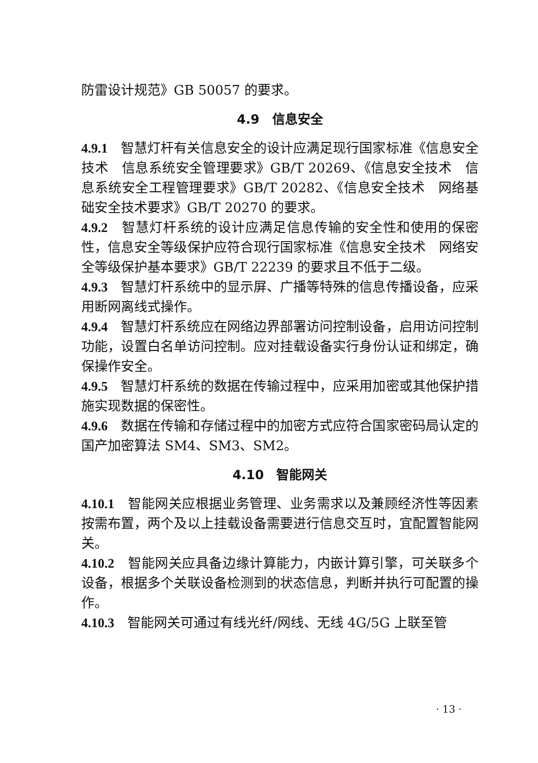防雷设计规范》GB 50057 的要求。
4.9　信息安全
4.9.1　智慧灯杆有关信息安全的设计应满足现行国家标准《信息安全技术　信息系统安全管理要求》GB/T 20269、《信息安全技术　信息系统安全工程管理要求》GB/T 20282、《信息安全技术　网络基础安全技术要求》GB/T 20270 的要求。
4.9.2　智慧灯杆系统的设计应满足信息传输的安全性和使用的保密性，信息安全等级保护应符合现行国家标准《信息安全技术　网络安全等级保护基本要求》GB/T 22239 的要求且不低于二级。
4.9.3　智慧灯杆系统中的显示屏、广播等特殊的信息传播设备，应采用断网离线式操作。
4.9.4　智慧灯杆系统应在网络边界部署访问控制设备，启用访问控制功能，设置白名单访问控制。应对挂载设备实行身份认证和绑定，确保操作安全。
4.9.5　智慧灯杆系统的数据在传输过程中，应采用加密或其他保护措施实现数据的保密性。
4.9.6　数据在传输和存储过程中的加密方式应符合国家密码局认定的国产加密算法 SM4、SM3、SM2。
4.10　智能网关
4.10.1　智能网关应根据业务管理、业务需求以及兼顾经济性等因素按需布置，两个及以上挂载设备需要进行信息交互时，宜配置智能网关。
4.10.2　智能网关应具备边缘计算能力，内嵌计算引擎，可关联多个设备，根据多个关联设备检测到的状态信息，判断并执行可配置的操作。
4.10.3　智能网关可通过有线光纤/网线、无线 4G/5G 上联至管
· 13 ·